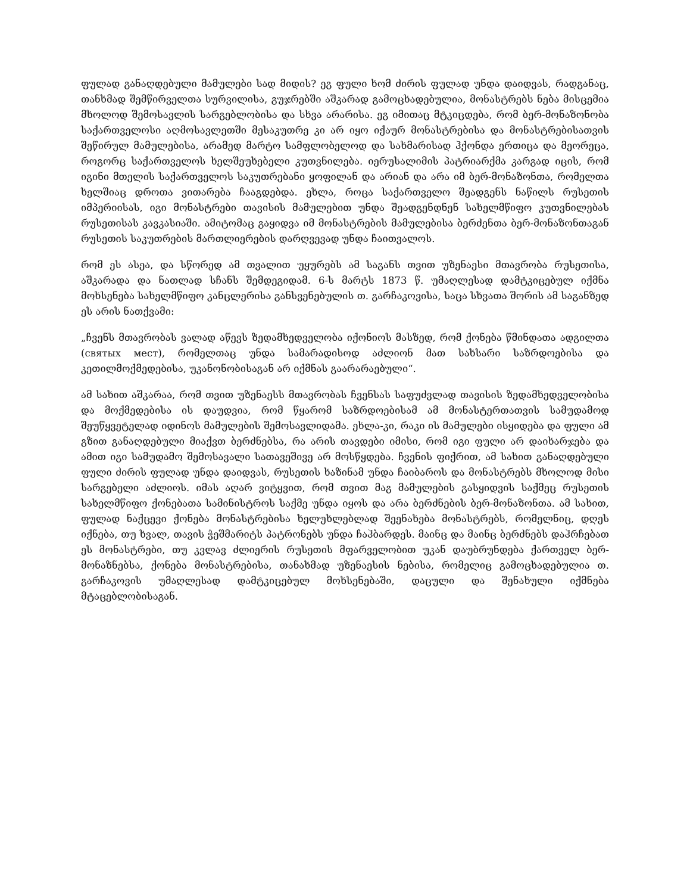ფულად განაღდებული მამულები სად მიდის? ეგ ფული ხომ ძირის ფულად უნდა დაიდვას, რადგანაც, თანხმად შემწირველთა სურვილისა, გუჯრებში აშკარად გამოცხადებულია, მონასტრებს ნება მისცემია მხოლოდ შემოსავლის სარგებლობისა და სხვა არარისა. ეგ იმითაც მტკიცდება, რომ ბერ-მონაზონობა საქართველოსი აღმოსავლეთში მესაკუთრე კი არ იყო იქაურ მონასტრებისა და მონასტრებისათვის შეწირულ მამულებისა, არამედ მარტო სამფლობელოდ და სახმარისად ჰქონდა ერთიცა და მეორეცა, როგორც საქართველოს ხელშეუხებელი კუთვნილება. იერუსალიმის პატრიარქმა კარგად იცის, რომ იგინი მთელის საქართველოს საკუთრებანი ყოფილან და არიან და არა იმ ბერ-მონაზონთა, რომელთა ხელშიაც დროთა ვითარება ჩააგდებდა. ეხლა, როცა საქართველო შეადგენს ნაწილს რუსეთის იმპერიისას, იგი მონასტრები თავისის მამულებით უნდა შეადგენდნენ სახელმწიფო კუთვნილებას რუსეთისას კავკასიაში. ამიტომაც გაყიდვა იმ მონასტრების მამულებისა ბერძენთა ბერ-მონაზონთაგან რუსეთის საკუთრების მართლიერების დარღვევად უნდა ჩაითვალოს.
რომ ეს ასეა, და სწორედ ამ თვალით უყურებს ამ საგანს თვით უზენაესი მთავრობა რუსეთისა, აშკარადა და ნათლად სჩანს შემდეგიდამ. 6-ს მარტს 1873 წ. უმაღლესად დამტკიცებულ იქმნა მოხსენება სახელმწიფო კანცლერისა განსვენებულის თ. გარჩაკოვისა, საცა სხვათა შორის ამ საგანზედ ეს არის ნათქვამი:
„ჩვენს მთავრობას ვალად აწევს ზედამხედველობა იქონიოს მასზედ, რომ ქონება წმინდათა ადგილთა (святых мест), რომელთაც უნდა სამარადისოდ აძლიონ მათ სახსარი საზრდოებისა და კეთილმოქმედებისა, უკანონობისაგან არ იქმნას გაარარაებული“.
ამ სახით აშკარაა, რომ თვით უზენაესს მთავრობას ჩვენსას საფუძვლად თავისის ზედამხედველობისა და მოქმედებისა ის დაუდვია, რომ წყარომ საზრდოებისამ ამ მონასტერთათვის სამუდამოდ შეუწყვეტელად იდინოს მამულების შემოსავლიდამა. ეხლა-კი, რაკი ის მამულები ისყიდება და ფული ამ გზით განაღდებული მიაქვთ ბერძნებსა, რა არის თავდები იმისი, რომ იგი ფული არ დაიხარჯება და ამით იგი სამუდამო შემოსავალი სათავეშივე არ მოსწყდება. ჩვენის ფიქრით, ამ სახით განაღდებული ფული ძირის ფულად უნდა დაიდვას, რუსეთის ხაზინამ უნდა ჩაიბაროს და მონასტრებს მხოლოდ მისი სარგებელი აძლიოს. იმას აღარ ვიტყვით, რომ თვით მაგ მამულების გასყიდვის საქმეც რუსეთის სახელმწიფო ქონებათა სამინისტროს საქმე უნდა იყოს და არა ბერძნების ბერ-მონაზონთა. ამ სახით, ფულად ნაქცევი ქონება მონასტრებისა ხელუხლებლად შეენახება მონასტრებს, რომელნიც, დღეს იქნება, თუ ხვალ, თავის ჭეშმარიტს პატრონებს უნდა ჩაჰბარდეს. მაინც და მაინც ბერძნებს დაჰრჩებათ ეს მონასტრები, თუ კვლავ ძლიერის რუსეთის მფარველობით უკან დაუბრუნდება ქართველ ბერ-მონაზნებსა, ქონება მონასტრებისა, თანახმად უზენაესის ნებისა, რომელიც გამოცხადებულია თ. გარჩაკოვის უმაღლესად დამტკიცებულ მოხსენებაში, დაცული და შენახული იქმნება მტაცებლობისაგან.